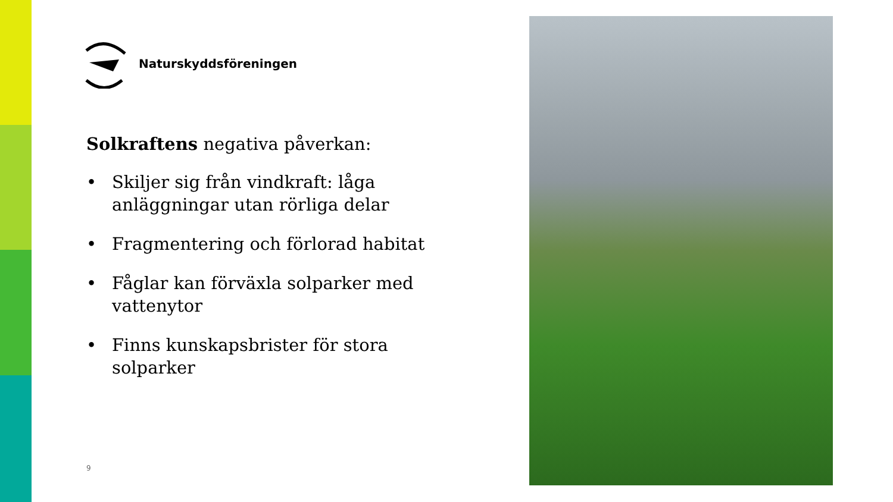Naturskyddsföreningen
Solkraftens negativa påverkan:
• Skiljer sig från vindkraft: låga anläggningar utan rörliga delar
• Fragmentering och förlorad habitat
• Fåglar kan förväxla solparker med vattenytor
• Finns kunskapsbrister för stora solparker
9